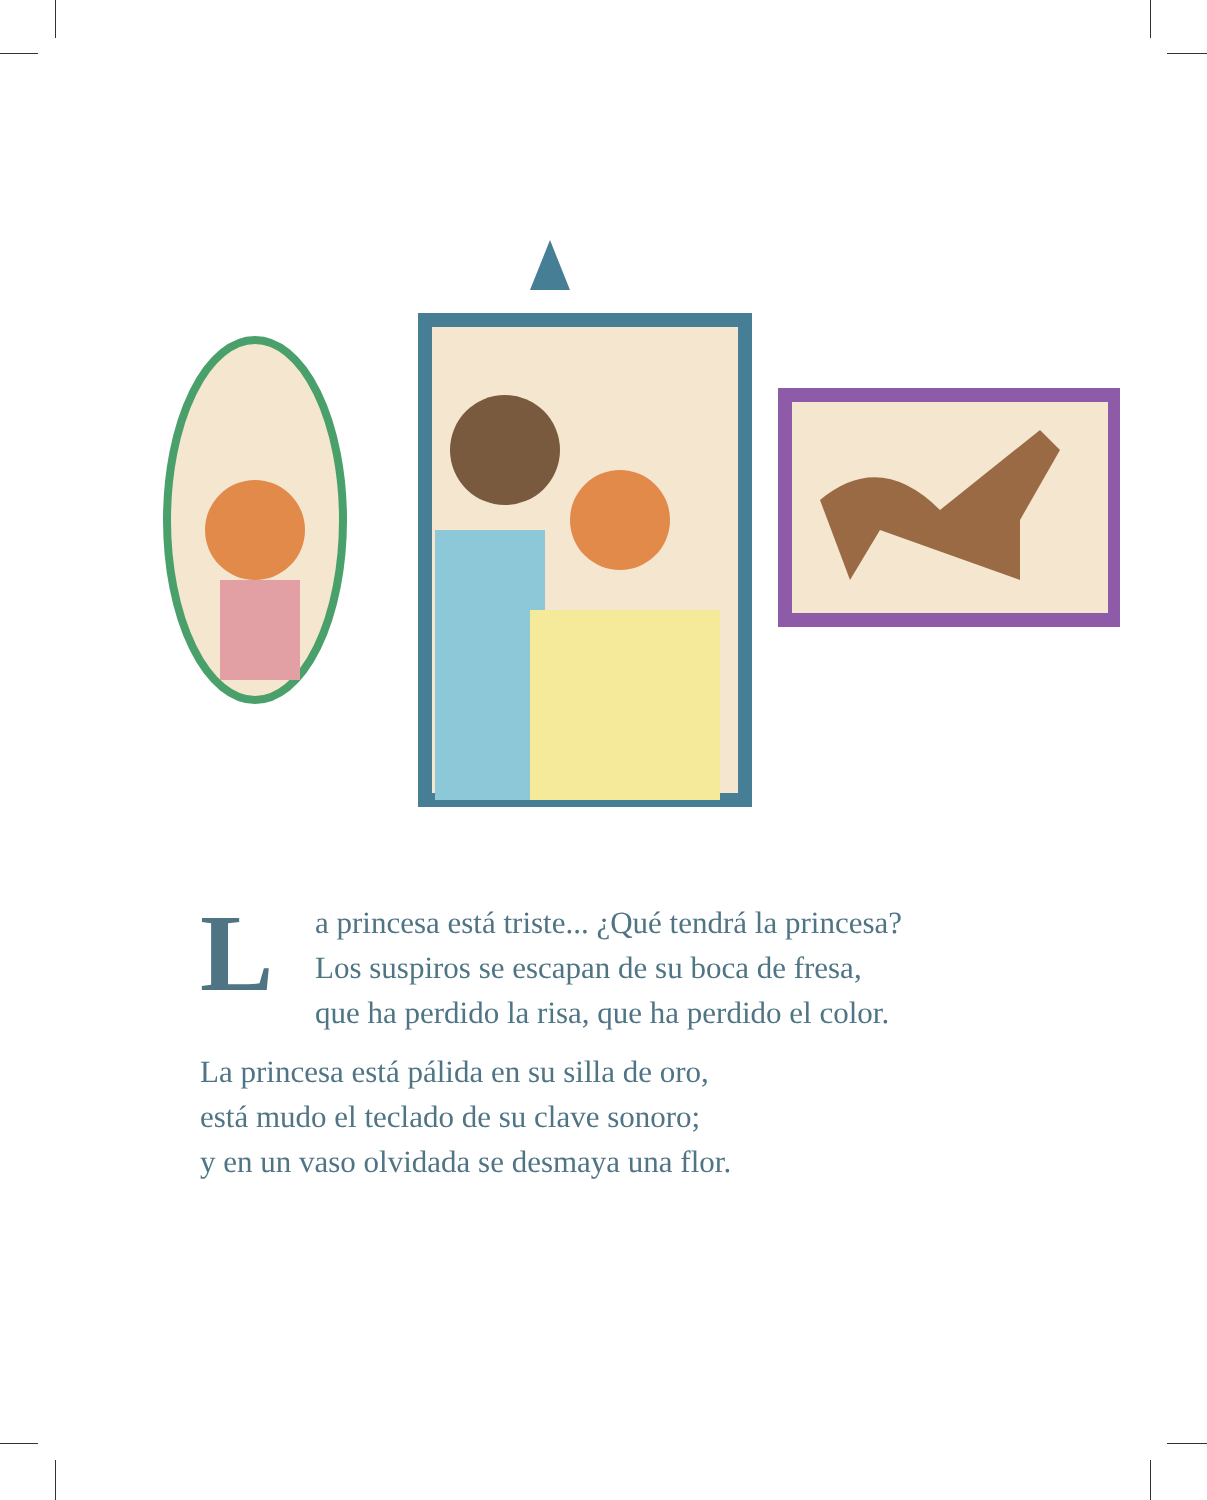L
a princesa está triste... ¿Qué tendrá la princesa?
Los suspiros se escapan de su boca de fresa,
que ha perdido la risa, que ha perdido el color.
La princesa está pálida en su silla de oro,
está mudo el teclado de su clave sonoro;
y en un vaso olvidada se desmaya una flor.